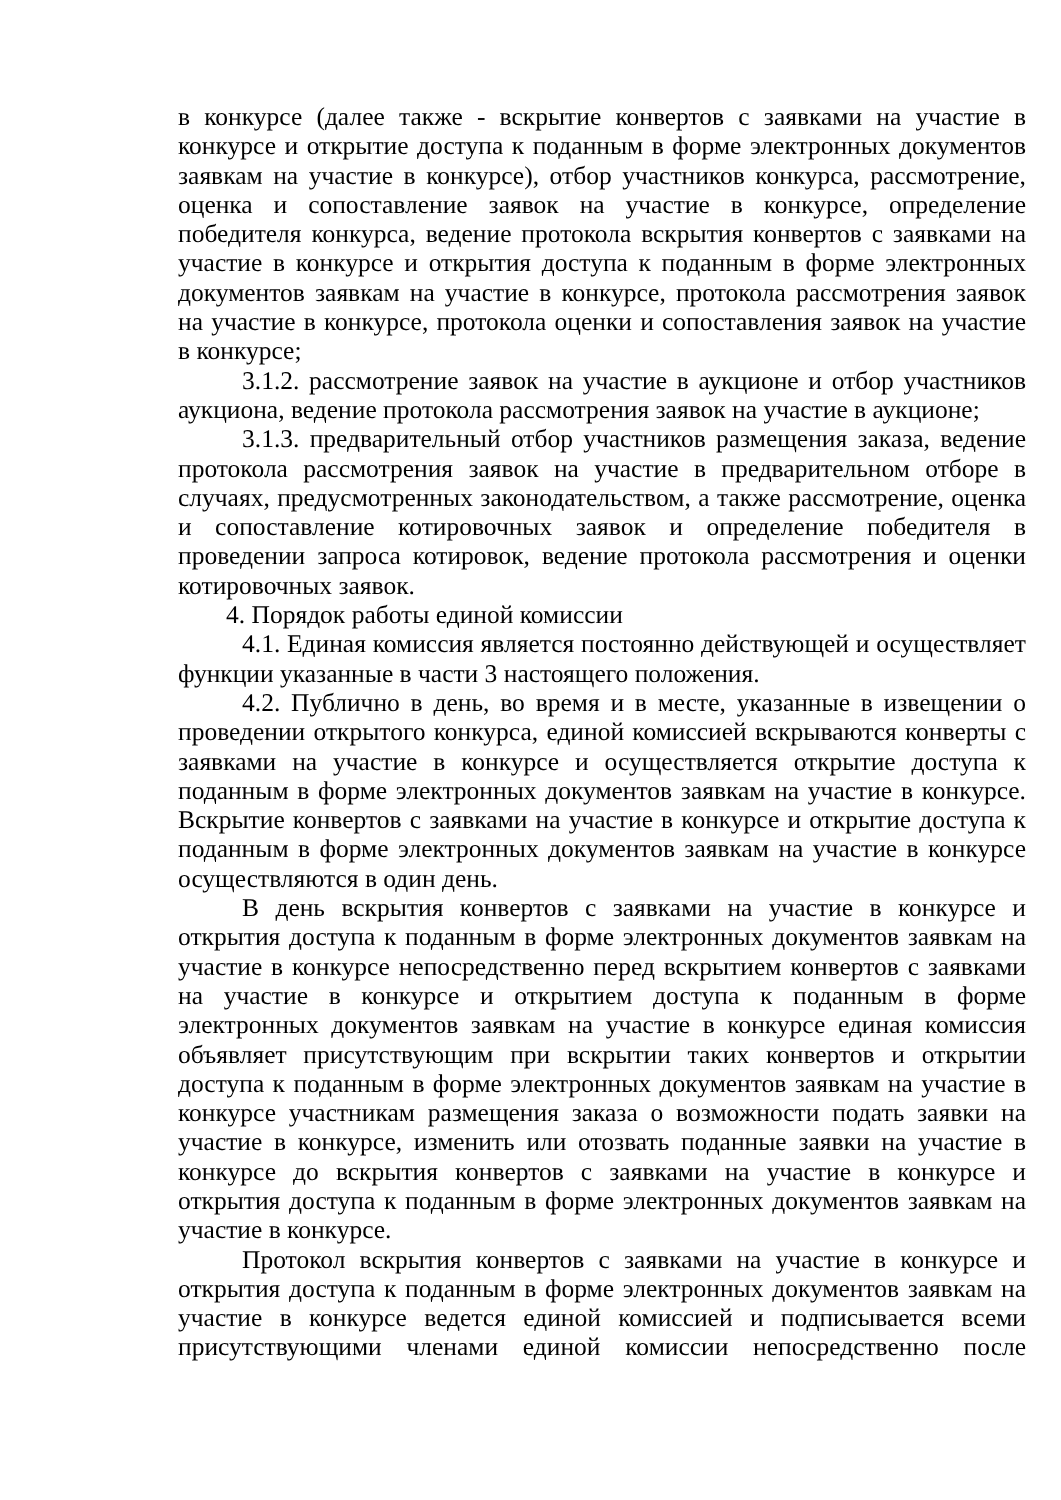в конкурсе (далее также - вскрытие конвертов с заявками на участие в конкурсе и открытие доступа к поданным в форме электронных документов заявкам на участие в конкурсе), отбор участников конкурса, рассмотрение, оценка и сопоставление заявок на участие в конкурсе, определение победителя конкурса, ведение протокола вскрытия конвертов с заявками на участие в конкурсе и открытия доступа к поданным в форме электронных документов заявкам на участие в конкурсе, протокола рассмотрения заявок на участие в конкурсе, протокола оценки и сопоставления заявок на участие в конкурсе;
3.1.2. рассмотрение заявок на участие в аукционе и отбор участников аукциона, ведение протокола рассмотрения заявок на участие в аукционе;
3.1.3. предварительный отбор участников размещения заказа, ведение протокола рассмотрения заявок на участие в предварительном отборе в случаях, предусмотренных законодательством, а также рассмотрение, оценка и сопоставление котировочных заявок и определение победителя в проведении запроса котировок, ведение протокола рассмотрения и оценки котировочных заявок.
4. Порядок работы единой комиссии
4.1. Единая комиссия является постоянно действующей и осуществляет функции указанные в части 3 настоящего положения.
4.2. Публично в день, во время и в месте, указанные в извещении о проведении открытого конкурса, единой комиссией вскрываются конверты с заявками на участие в конкурсе и осуществляется открытие доступа к поданным в форме электронных документов заявкам на участие в конкурсе. Вскрытие конвертов с заявками на участие в конкурсе и открытие доступа к поданным в форме электронных документов заявкам на участие в конкурсе осуществляются в один день.
В день вскрытия конвертов с заявками на участие в конкурсе и открытия доступа к поданным в форме электронных документов заявкам на участие в конкурсе непосредственно перед вскрытием конвертов с заявками на участие в конкурсе и открытием доступа к поданным в форме электронных документов заявкам на участие в конкурсе единая комиссия объявляет присутствующим при вскрытии таких конвертов и открытии доступа к поданным в форме электронных документов заявкам на участие в конкурсе участникам размещения заказа о возможности подать заявки на участие в конкурсе, изменить или отозвать поданные заявки на участие в конкурсе до вскрытия конвертов с заявками на участие в конкурсе и открытия доступа к поданным в форме электронных документов заявкам на участие в конкурсе.
Протокол вскрытия конвертов с заявками на участие в конкурсе и открытия доступа к поданным в форме электронных документов заявкам на участие в конкурсе ведется единой комиссией и подписывается всеми присутствующими членами единой комиссии непосредственно после